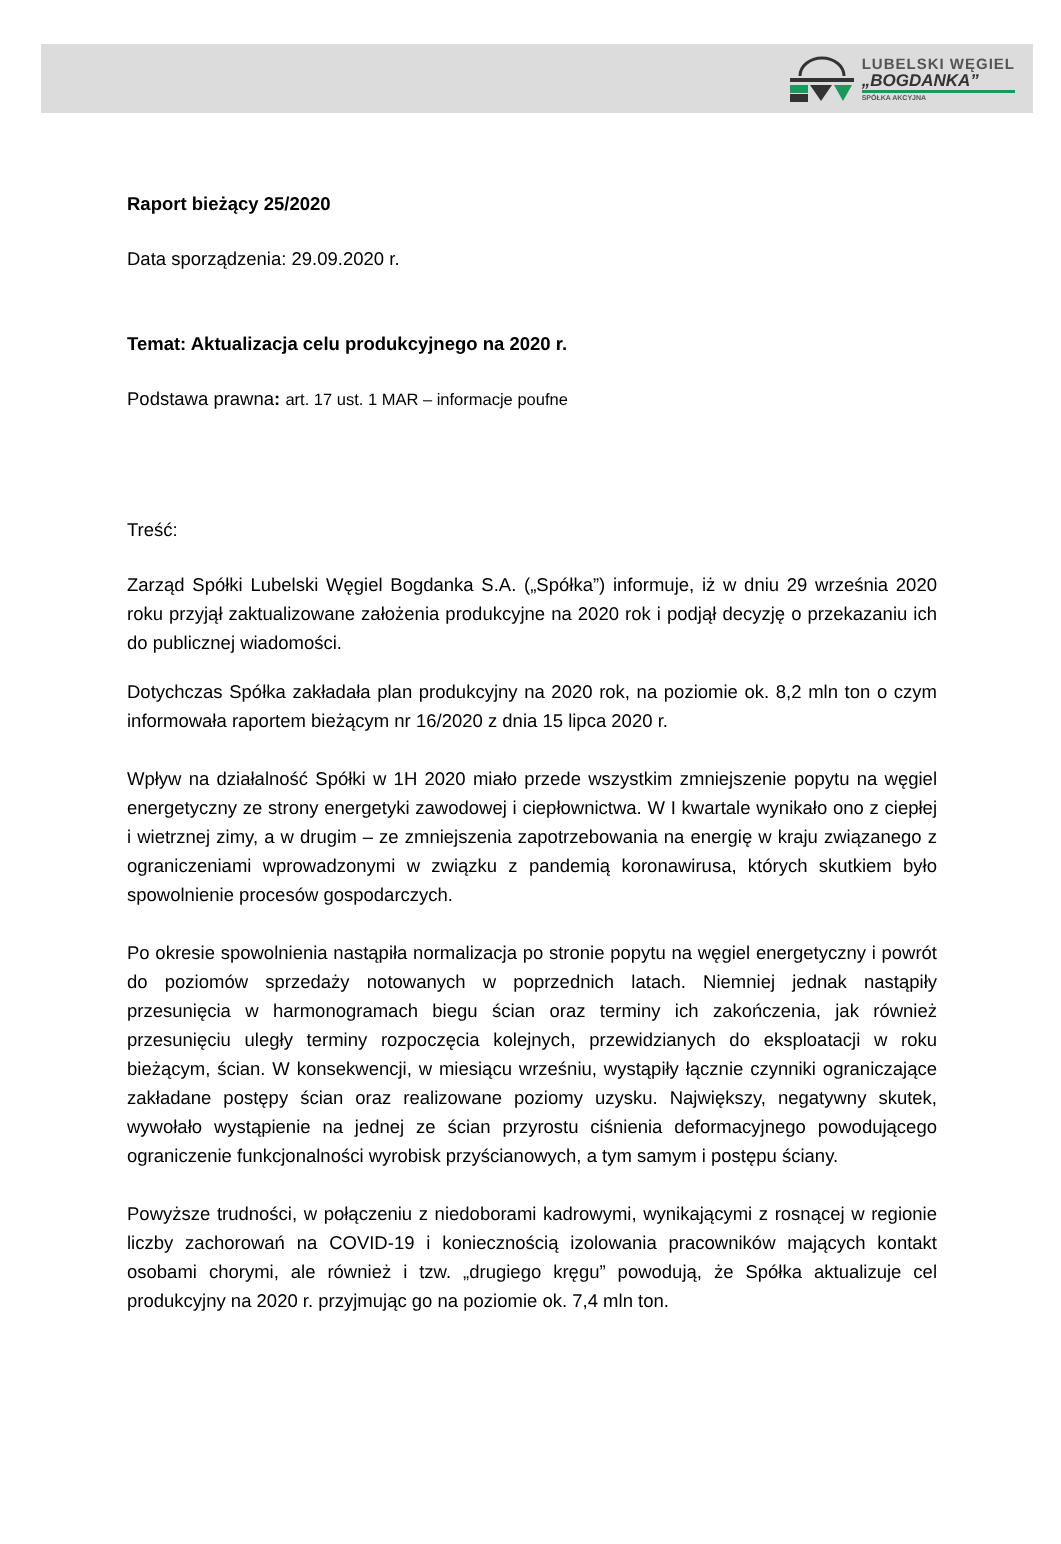LUBELSKI WĘGIEL
„BOGDANKA”
SPÓŁKA AKCYJNA
Raport bieżący 25/2020
Data sporządzenia: 29.09.2020 r.
Temat: Aktualizacja celu produkcyjnego na 2020 r.
Podstawa prawna: art. 17 ust. 1 MAR – informacje poufne
Treść:
Zarząd Spółki Lubelski Węgiel Bogdanka S.A. („Spółka”) informuje, iż w dniu 29 września 2020 roku przyjął zaktualizowane założenia produkcyjne na 2020 rok i podjął decyzję o przekazaniu ich do publicznej wiadomości.
Dotychczas Spółka zakładała plan produkcyjny na 2020 rok, na poziomie ok. 8,2 mln ton o czym informowała raportem bieżącym nr 16/2020 z dnia 15 lipca 2020 r.
Wpływ na działalność Spółki w 1H 2020 miało przede wszystkim zmniejszenie popytu na węgiel energetyczny ze strony energetyki zawodowej i ciepłownictwa. W I kwartale wynikało ono z ciepłej i wietrznej zimy, a w drugim – ze zmniejszenia zapotrzebowania na energię w kraju związanego z ograniczeniami wprowadzonymi w związku z pandemią koronawirusa, których skutkiem było spowolnienie procesów gospodarczych.
Po okresie spowolnienia nastąpiła normalizacja po stronie popytu na węgiel energetyczny i powrót do poziomów sprzedaży notowanych w poprzednich latach. Niemniej jednak nastąpiły przesunięcia w harmonogramach biegu ścian oraz terminy ich zakończenia, jak również przesunięciu uległy terminy rozpoczęcia kolejnych, przewidzianych do eksploatacji w roku bieżącym, ścian. W konsekwencji, w miesiącu wrześniu, wystąpiły łącznie czynniki ograniczające zakładane postępy ścian oraz realizowane poziomy uzysku. Największy, negatywny skutek, wywołało wystąpienie na jednej ze ścian przyrostu ciśnienia deformacyjnego powodującego ograniczenie funkcjonalności wyrobisk przyścianowych, a tym samym i postępu ściany.
Powyższe trudności, w połączeniu z niedoborami kadrowymi, wynikającymi z rosnącej w regionie liczby zachorowań na COVID-19 i koniecznością izolowania pracowników mających kontakt osobami chorymi, ale również i tzw. „drugiego kręgu” powodują, że Spółka aktualizuje cel produkcyjny na 2020 r. przyjmując go na poziomie ok. 7,4 mln ton.